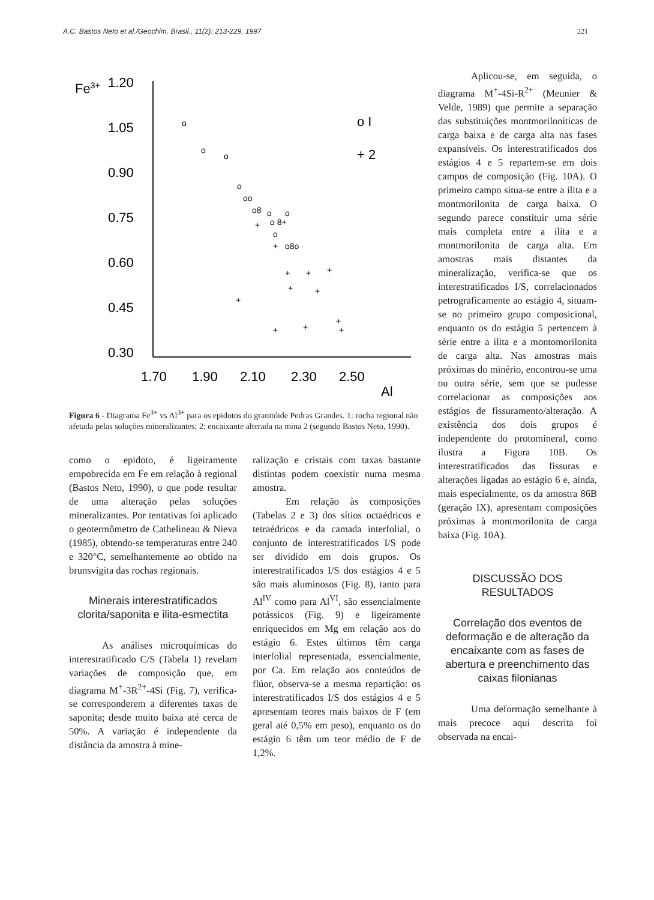A.C. Bastos Neto et al./Geochim. Brasil., 11(2): 213-229, 1997 221
Fe3+
1.20
1.05
0.90
0.75
0.60
0.45
0.30
1.70
1.90
2.10
2.30
2.50
Al
o I
+ 2
o
o
o
o
oo
o8
o
o
o 8+
o
o8o
+
+
+
+
+
+
+
+
+
+
+
+
Figura 6 - Diagrama Fe<sup>3+</sup> vs Al<sup>3+</sup> para os epidotos do granitóide Pedras Grandes. 1: rocha regional não afetada pelas soluções mineralizantes; 2: encaixante alterada na mina 2 (segundo Bastos Neto, 1990).
como o epidoto, é ligeiramente empobrecida em Fe em relação à regional (Bastos Neto, 1990), o que pode resultar de uma alteração pelas soluções mineralizantes. Por tentativas foi aplicado o geotermômetro de Cathelineau & Nieva (1985), obtendo-se temperaturas entre 240 e 320°C, semelhantemente ao obtido na brunsvigita das rochas regionais.
Minerais interestratificados clorita/saponita e ilita-esmectita
As análises microquímicas do interestratificado C/S (Tabela 1) revelam variações de composição que, em diagrama M<sup>+</sup>-3R<sup>2+</sup>-4Si (Fig. 7), verifica-se corresponderem a diferentes taxas de saponita; desde muito baixa até cerca de 50%. A variação é independente da distância da amostra à mine-
ralização e cristais com taxas bastante distintas podem coexistir numa mesma amostra.
Em relação às composições (Tabelas 2 e 3) dos sítios octaédricos e tetraédricos e da camada interfolial, o conjunto de interestratificados I/S pode ser dividido em dois grupos. Os interestratificados I/S dos estágios 4 e 5 são mais aluminosos (Fig. 8), tanto para Al<sup>IV</sup> como para Al<sup>VI</sup>, são essencialmente potássicos (Fig. 9) e ligeiramente enriquecidos em Mg em relação aos do estágio 6. Estes últimos têm carga interfolial representada, essencialmente, por Ca. Em relação aos conteúdos de flúor, observa-se a mesma repartição: os interestratificados I/S dos estágios 4 e 5 apresentam teores mais baixos de F (em geral até 0,5% em peso), enquanto os do estágio 6 têm um teor médio de F de 1,2%.
Aplicou-se, em seguida, o diagrama M<sup>+</sup>-4Si-R<sup>2+</sup> (Meunier & Velde, 1989) que permite a separação das substituições montmoriloníticas de carga baixa e de carga alta nas fases expansíveis. Os interestratificados dos estágios 4 e 5 repartem-se em dois campos de composição (Fig. 10A). O primeiro campo situa-se entre a ilita e a montmorilonita de carga baixa. O segundo parece constituir uma série mais completa entre a ilita e a montmorilonita de carga alta. Em amostras mais distantes da mineralização, verifica-se que os interestratificados I/S, correlacionados petrograficamente ao estágio 4, situam-se no primeiro grupo composicional, enquanto os do estágio 5 pertencem à série entre a ilita e a montomorilonita de carga alta. Nas amostras mais próximas do minério, encontrou-se uma ou outra série, sem que se pudesse correlacionar as composições aos estágios de fissuramento/alteração. A existência dos dois grupos é independente do protomineral, como ilustra a Figura 10B. Os interestratificados das fissuras e alterações ligadas ao estágio 6 e, ainda, mais especialmente, os da amostra 86B (geração IX), apresentam composições próximas à montmorilonita de carga baixa (Fig. 10A).
DISCUSSÃO DOS RESULTADOS
Correlação dos eventos de deformação e de alteração da encaixante com as fases de abertura e preenchimento das caixas filonianas
Uma deformação semelhante à mais precoce aqui descrita foi observada na encai-